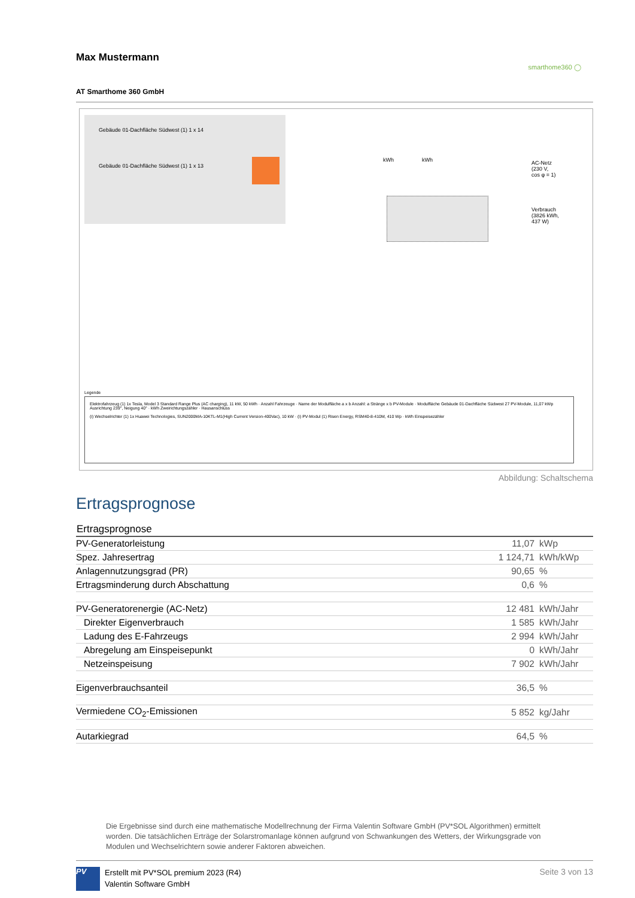Max Mustermann
smarthome360 ◯
AT Smarthome 360 GmbH
Gebäude 01-Dachfläche Südwest (1) 1 x 14
Gebäude 01-Dachfläche Südwest (1) 1 x 13
kWh kWh
AC-Netz
(230 V,
cos φ = 1)
Verbrauch
(3826 kWh,
437 W)
Legende
Elektrofahrzeug (1) 1x Tesla, Model 3 Standard Range Plus (AC charging), 11 kW, 50 kWh · Anzahl Fahrzeuge · Name der Modulfläche a x b Anzahl: a Stränge x b PV-Module · Modulfläche Gebäude 01-Dachfläche Südwest 27 PV-Module, 11,07 kWp Ausrichtung 239°, Neigung 40° · kWh Zweirichtungszähler · Hausanschluss
(i) Wechselrichter (1) 1x Huawei Technologies, SUN2000MA-10KTL-M1(High Current Version-400Vac), 10 kW · (i) PV-Modul (1) Risen Energy, RSM40-8-410M, 410 Wp · kWh Einspeisezähler
Abbildung: Schaltschema
Ertragsprognose
| Ertragsprognose | | |
| --- | --- | --- |
| PV-Generatorleistung | 11,07 | kWp |
| Spez. Jahresertrag | 1 124,71 | kWh/kWp |
| Anlagennutzungsgrad (PR) | 90,65 | % |
| Ertragsminderung durch Abschattung | 0,6 | % |
| PV-Generatorenergie (AC-Netz) | 12 481 | kWh/Jahr |
| Direkter Eigenverbrauch | 1 585 | kWh/Jahr |
| Ladung des E-Fahrzeugs | 2 994 | kWh/Jahr |
| Abregelung am Einspeisepunkt | 0 | kWh/Jahr |
| Netzeinspeisung | 7 902 | kWh/Jahr |
| Eigenverbrauchsanteil | 36,5 | % |
| Vermiedene CO<sub>2</sub>-Emissionen | 5 852 | kg/Jahr |
| Autarkiegrad | 64,5 | % |
Die Ergebnisse sind durch eine mathematische Modellrechnung der Firma Valentin Software GmbH (PV*SOL Algorithmen) ermittelt worden. Die tatsächlichen Erträge der Solarstromanlage können aufgrund von Schwankungen des Wetters, der Wirkungsgrade von Modulen und Wechselrichtern sowie anderer Faktoren abweichen.
PV
Erstellt mit PV*SOL premium 2023 (R4)
Valentin Software GmbH
Seite 3 von 13